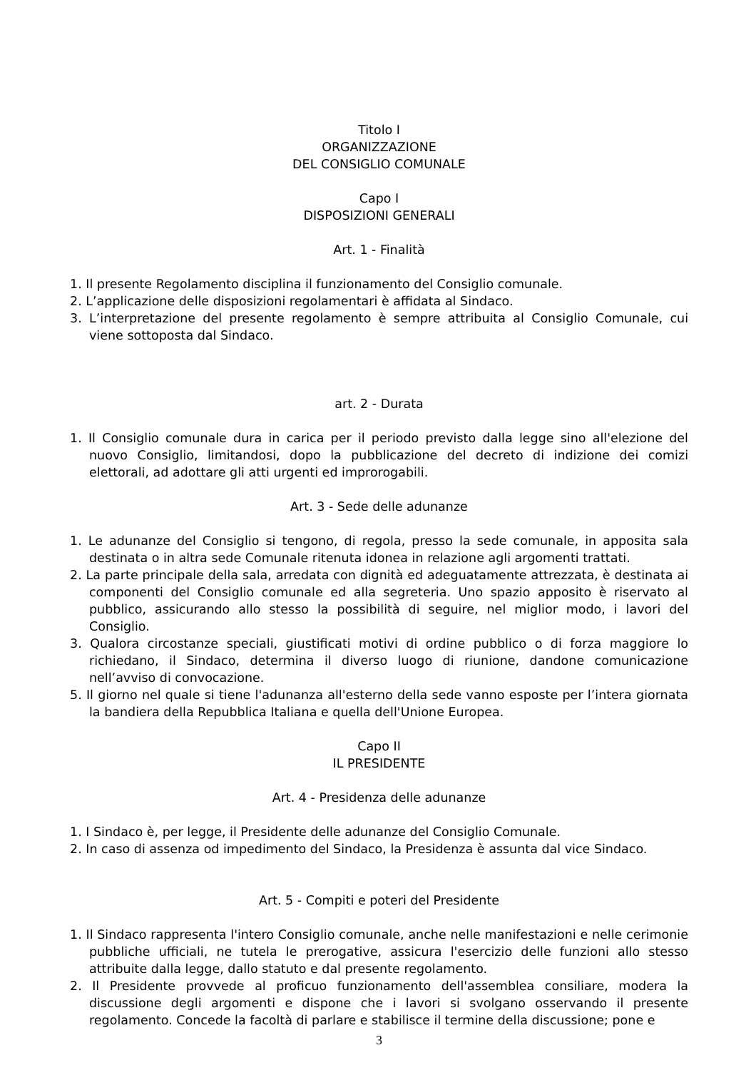Titolo I
ORGANIZZAZIONE
DEL CONSIGLIO COMUNALE
Capo I
DISPOSIZIONI GENERALI
Art. 1 - Finalità
1. Il presente Regolamento disciplina il funzionamento del Consiglio comunale.
2. L’applicazione delle disposizioni regolamentari è affidata al Sindaco.
3. L’interpretazione del presente regolamento è sempre attribuita al Consiglio Comunale, cui viene sottoposta dal Sindaco.
art. 2 - Durata
1. Il Consiglio comunale dura in carica per il periodo previsto dalla legge sino all'elezione del nuovo Consiglio, limitandosi, dopo la pubblicazione del decreto di indizione dei comizi elettorali, ad adottare gli atti urgenti ed improrogabili.
Art. 3 - Sede delle adunanze
1. Le adunanze del Consiglio si tengono, di regola, presso la sede comunale, in apposita sala destinata o in altra sede Comunale ritenuta idonea in relazione agli argomenti trattati.
2. La parte principale della sala, arredata con dignità ed adeguatamente attrezzata, è destinata ai componenti del Consiglio comunale ed alla segreteria. Uno spazio apposito è riservato al pubblico, assicurando allo stesso la possibilità di seguire, nel miglior modo, i lavori del Consiglio.
3. Qualora circostanze speciali, giustificati motivi di ordine pubblico o di forza maggiore lo richiedano, il Sindaco, determina il diverso luogo di riunione, dandone comunicazione nell’avviso di convocazione.
5. Il giorno nel quale si tiene l'adunanza all'esterno della sede vanno esposte per l’intera giornata la bandiera della Repubblica Italiana e quella dell'Unione Europea.
Capo II
IL PRESIDENTE
Art. 4 - Presidenza delle adunanze
1. I Sindaco è, per legge, il Presidente delle adunanze del Consiglio Comunale.
2. In caso di assenza od impedimento del Sindaco, la Presidenza è assunta dal vice Sindaco.
Art. 5 - Compiti e poteri del Presidente
1. Il Sindaco rappresenta l'intero Consiglio comunale, anche nelle manifestazioni e nelle cerimonie pubbliche ufficiali, ne tutela le prerogative, assicura l'esercizio delle funzioni allo stesso attribuite dalla legge, dallo statuto e dal presente regolamento.
2. Il Presidente provvede al proficuo funzionamento dell'assemblea consiliare, modera la discussione degli argomenti e dispone che i lavori si svolgano osservando il presente regolamento. Concede la facoltà di parlare e stabilisce il termine della discussione; pone e
3